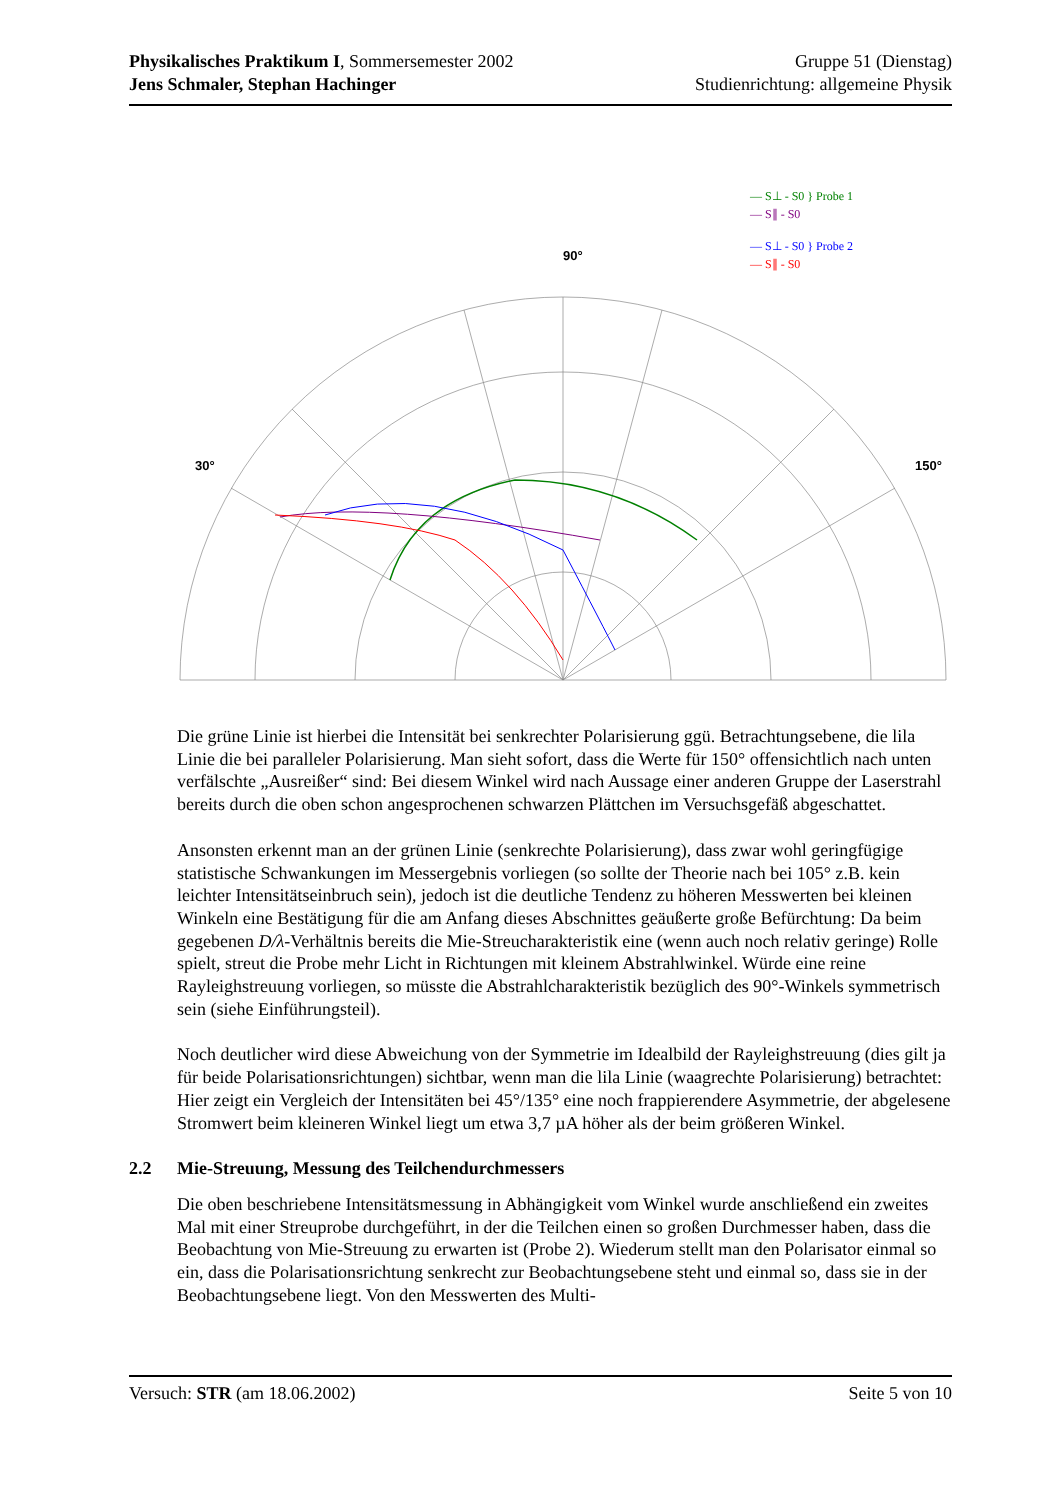Physikalisches Praktikum I, Sommersemester 2002 Gruppe 51 (Dienstag)
Jens Schmaler, Stephan Hachinger Studienrichtung: allgemeine Physik
90°
30°
150°
— S⊥ - S0 } Probe 1
— S∥ - S0
— S⊥ - S0 } Probe 2
— S∥ - S0
Die grüne Linie ist hierbei die Intensität bei senkrechter Polarisierung ggü. Betrachtungsebene, die lila Linie die bei paralleler Polarisierung. Man sieht sofort, dass die Werte für 150° offensichtlich nach unten verfälschte „Ausreißer“ sind: Bei diesem Winkel wird nach Aussage einer anderen Gruppe der Laserstrahl bereits durch die oben schon angesprochenen schwarzen Plättchen im Versuchsgefäß abgeschattet.
Ansonsten erkennt man an der grünen Linie (senkrechte Polarisierung), dass zwar wohl geringfügige statistische Schwankungen im Messergebnis vorliegen (so sollte der Theorie nach bei 105° z.B. kein leichter Intensitätseinbruch sein), jedoch ist die deutliche Tendenz zu höheren Messwerten bei kleinen Winkeln eine Bestätigung für die am Anfang dieses Abschnittes geäußerte große Befürchtung: Da beim gegebenen D/λ-Verhältnis bereits die Mie-Streucharakteristik eine (wenn auch noch relativ geringe) Rolle spielt, streut die Probe mehr Licht in Richtungen mit kleinem Abstrahlwinkel. Würde eine reine Rayleighstreuung vorliegen, so müsste die Abstrahlcharakteristik bezüglich des 90°-Winkels symmetrisch sein (siehe Einführungsteil).
Noch deutlicher wird diese Abweichung von der Symmetrie im Idealbild der Rayleighstreuung (dies gilt ja für beide Polarisationsrichtungen) sichtbar, wenn man die lila Linie (waagrechte Polarisierung) betrachtet: Hier zeigt ein Vergleich der Intensitäten bei 45°/135° eine noch frappierendere Asymmetrie, der abgelesene Stromwert beim kleineren Winkel liegt um etwa 3,7 µA höher als der beim größeren Winkel.
2.2 Mie-Streuung, Messung des Teilchendurchmessers
Die oben beschriebene Intensitätsmessung in Abhängigkeit vom Winkel wurde anschließend ein zweites Mal mit einer Streuprobe durchgeführt, in der die Teilchen einen so großen Durchmesser haben, dass die Beobachtung von Mie-Streuung zu erwarten ist (Probe 2). Wiederum stellt man den Polarisator einmal so ein, dass die Polarisationsrichtung senkrecht zur Beobachtungsebene steht und einmal so, dass sie in der Beobachtungsebene liegt. Von den Messwerten des Multi-
Versuch: STR (am 18.06.2002) Seite 5 von 10